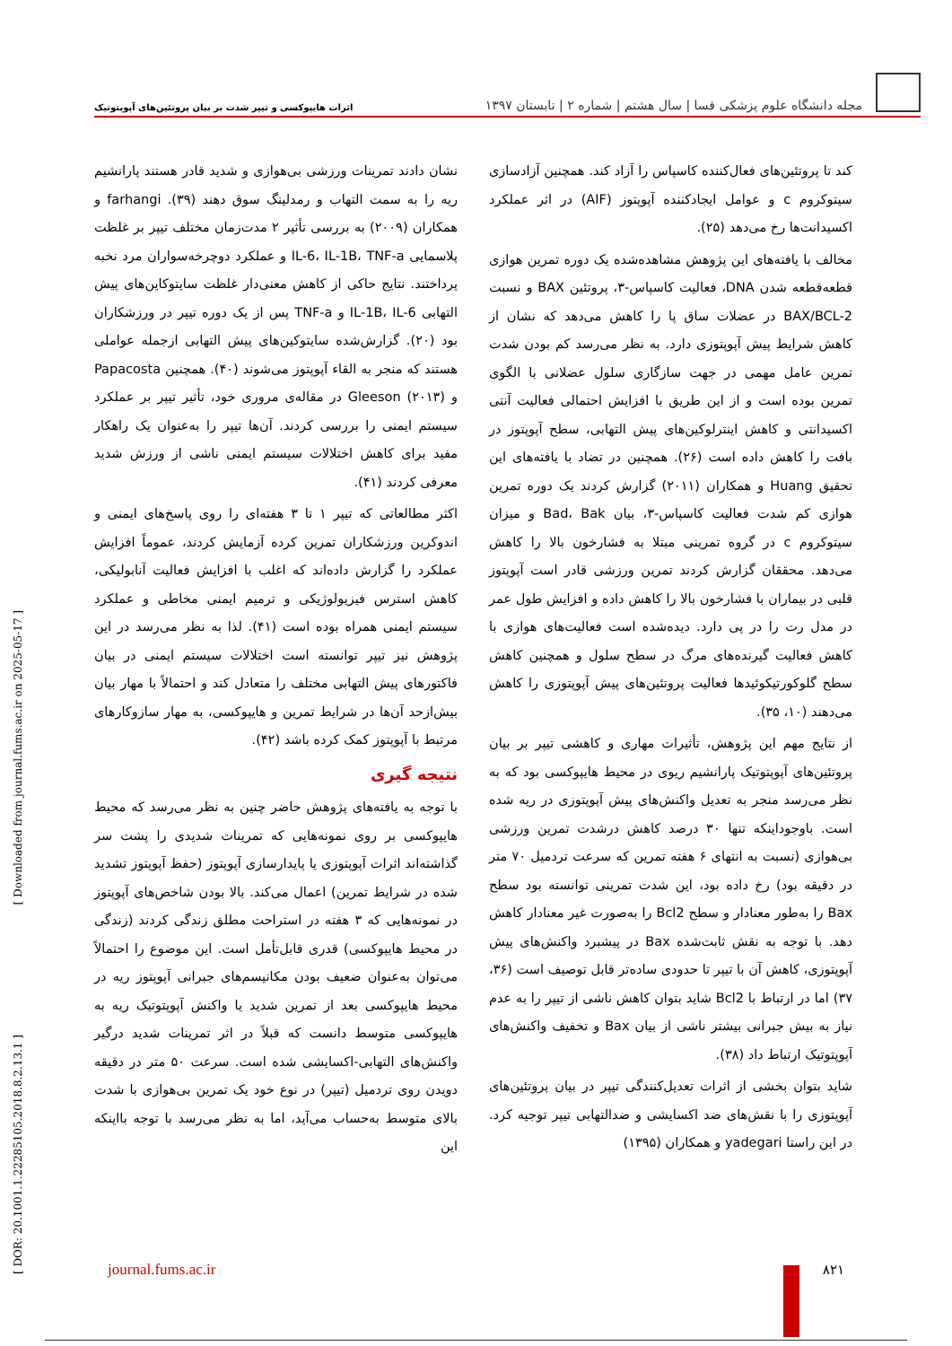مجله دانشگاه علوم پزشکی فسا | سال هشتم | شماره ۲ | تابستان ۱۳۹۷
اثرات هایپوکسی و تیپر شدت بر بیان پروتئین‌های آپوپتوتیک
کند تا پروتئین‌های فعال‌کننده کاسپاس را آزاد کند. همچنین آزادسازی سیتوکروم c و عوامل ایجادکننده آپوپتوز (AIF) در اثر عملکرد اکسیدانت‌ها رخ می‌دهد (۲۵).
مخالف با یافته‌های این پژوهش مشاهده‌شده یک دوره تمرین هوازی قطعه‌قطعه شدن DNA، فعالیت کاسپاس-۳، پروتئین BAX و نسبت BAX/BCL-2 در عضلات ساق پا را کاهش می‌دهد که نشان از کاهش شرایط پیش آپوپتوزی دارد. به نظر می‌رسد کم بودن شدت تمرین عامل مهمی در جهت سازگاری سلول عضلانی با الگوی تمرین بوده است و از این طریق با افزایش احتمالی فعالیت آنتی اکسیدانتی و کاهش اینترلوکین‌های پیش التهابی، سطح آپوپتوز در بافت را کاهش داده است (۲۶). همچنین در تضاد با یافته‌های این تحقیق Huang و همکاران (۲۰۱۱) گزارش کردند یک دوره تمرین هوازی کم شدت فعالیت کاسپاس-۳، بیان Bad، Bak و میزان سیتوکروم c در گروه تمرینی مبتلا به فشارخون بالا را کاهش می‌دهد. محققان گزارش کردند تمرین ورزشی قادر است آپوپتوز قلبی در بیماران با فشارخون بالا را کاهش داده و افزایش طول عمر در مدل رت را در پی دارد. دیده‌شده است فعالیت‌های هوازی با کاهش فعالیت گیرنده‌های مرگ در سطح سلول و همچنین کاهش سطح گلوکورتیکوئیدها فعالیت پروتئین‌های پیش آپوپتوزی را کاهش می‌دهند (۱۰، ۳۵).
از نتایج مهم این پژوهش، تأثیرات مهاری و کاهشی تیپر بر بیان پروتئین‌های آپوپتوتیک پارانشیم ریوی در محیط هایپوکسی بود که به نظر می‌رسد منجر به تعدیل واکنش‌های پیش آپوپتوزی در ریه شده است. باوجوداینکه تنها ۳۰ درصد کاهش درشدت تمرین ورزشی بی‌هوازی (نسبت به انتهای ۶ هفته تمرین که سرعت تردمیل ۷۰ متر در دقیقه بود) رخ داده بود، این شدت تمرینی توانسته بود سطح Bax را به‌طور معنادار و سطح Bcl2 را به‌صورت غیر معنادار کاهش دهد. با توجه به نقش ثابت‌شده Bax در پیشبرد واکنش‌های پیش آپوپتوزی، کاهش آن با تیپر تا حدودی ساده‌تر قابل توصیف است (۳۶، ۳۷) اما در ارتباط با Bcl2 شاید بتوان کاهش ناشی از تیپر را به عدم نیاز به بیش جبرانی بیشتر ناشی از بیان Bax و تخفیف واکنش‌های آپوپتوتیک ارتباط داد (۳۸).
شاید بتوان بخشی از اثرات تعدیل‌کنندگی تیپر در بیان پروتئین‌های آپوپتوزی را با نقش‌های ضد اکسایشی و ضدالتهابی تیپر توجیه کرد. در این راستا yadegari و همکاران (۱۳۹۵)
نشان دادند تمرینات ورزشی بی‌هوازی و شدید قادر هستند پارانشیم ریه را به سمت التهاب و رمدلینگ سوق دهند (۳۹). farhangi و همکاران (۲۰۰۹) به بررسی تأثیر ۲ مدت‌زمان مختلف تیپر بر غلظت پلاسمایی IL-6، IL-1B، TNF-a و عملکرد دوچرخه‌سواران مرد نخبه پرداختند. نتایج حاکی از کاهش معنی‌دار غلظت سایتوکاین‌های پیش التهابی IL-1B، IL-6 و TNF-a پس از یک دوره تیپر در ورزشکاران بود (۲۰). گزارش‌شده سایتوکین‌های پیش التهابی ازجمله عواملی هستند که منجر به القاء آپوپتوز می‌شوند (۴۰). همچنین Papacosta و Gleeson (۲۰۱۳) در مقاله‌ی مروری خود، تأثیر تیپر بر عملکرد سیستم ایمنی را بررسی کردند. آن‌ها تیپر را به‌عنوان یک راهکار مفید برای کاهش اختلالات سیستم ایمنی ناشی از ورزش شدید معرفی کردند (۴۱).
اکثر مطالعاتی که تیپر ۱ تا ۳ هفته‌ای را روی پاسخ‌های ایمنی و اندوکرین ورزشکاران تمرین کرده آزمایش کردند، عموماً افزایش عملکرد را گزارش داده‌اند که اغلب با افزایش فعالیت آنابولیکی، کاهش استرس فیزیولوژیکی و ترمیم ایمنی مخاطی و عملکرد سیستم ایمنی همراه بوده است (۴۱). لذا به نظر می‌رسد در این پژوهش نیز تیپر توانسته است اختلالات سیستم ایمنی در بیان فاکتورهای پیش التهابی مختلف را متعادل کند و احتمالاً با مهار بیان بیش‌ازحد آن‌ها در شرایط تمرین و هایپوکسی، به مهار سازوکارهای مرتبط با آپوپتوز کمک کرده باشد (۴۲).
نتیجه گیری
با توجه به یافته‌های پژوهش حاضر چنین به نظر می‌رسد که محیط هایپوکسی بر روی نمونه‌هایی که تمرینات شدیدی را پشت سر گذاشته‌اند اثرات آپوپتوزی یا پایدارسازی آپوپتوز (حفظ آپوپتوز تشدید شده در شرایط تمرین) اعمال می‌کند. بالا بودن شاخص‌های آپوپتوز در نمونه‌هایی که ۳ هفته در استراحت مطلق زندگی کردند (زندگی در محیط هایپوکسی) قدری قابل‌تأمل است. این موضوع را احتمالاً می‌توان به‌عنوان ضعیف بودن مکانیسم‌های جبرانی آپوپتوز ریه در محیط هایپوکسی بعد از تمرین شدید یا واکنش آپوپتوتیک ریه به هایپوکسی متوسط دانست که قبلاً در اثر تمرینات شدید درگیر واکنش‌های التهابی-اکسایشی شده است. سرعت ۵۰ متر در دقیقه دویدن روی تردمیل (تیپر) در نوع خود یک تمرین بی‌هوازی با شدت بالای متوسط به‌حساب می‌آید، اما به نظر می‌رسد با توجه بااینکه این
[ Downloaded from journal.fums.ac.ir on 2025-05-17 ]
[ DOR: 20.1001.1.22285105.2018.8.2.13.1 ]
journal.fums.ac.ir ۸۲۱